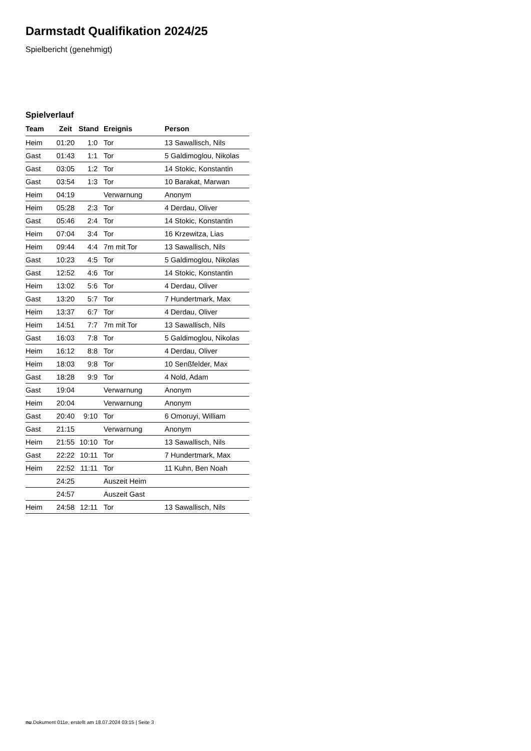Darmstadt Qualifikation 2024/25
Spielbericht (genehmigt)
Spielverlauf
| Team | Zeit | Stand | Ereignis | Person |
| --- | --- | --- | --- | --- |
| Heim | 01:20 | 1:0 | Tor | 13 Sawallisch, Nils |
| Gast | 01:43 | 1:1 | Tor | 5 Galdimoglou, Nikolas |
| Gast | 03:05 | 1:2 | Tor | 14 Stokic, Konstantin |
| Gast | 03:54 | 1:3 | Tor | 10 Barakat, Marwan |
| Heim | 04:19 | | Verwarnung | Anonym |
| Heim | 05:28 | 2:3 | Tor | 4 Derdau, Oliver |
| Gast | 05:46 | 2:4 | Tor | 14 Stokic, Konstantin |
| Heim | 07:04 | 3:4 | Tor | 16 Krzewitza, Lias |
| Heim | 09:44 | 4:4 | 7m mit Tor | 13 Sawallisch, Nils |
| Gast | 10:23 | 4:5 | Tor | 5 Galdimoglou, Nikolas |
| Gast | 12:52 | 4:6 | Tor | 14 Stokic, Konstantin |
| Heim | 13:02 | 5:6 | Tor | 4 Derdau, Oliver |
| Gast | 13:20 | 5:7 | Tor | 7 Hundertmark, Max |
| Heim | 13:37 | 6:7 | Tor | 4 Derdau, Oliver |
| Heim | 14:51 | 7:7 | 7m mit Tor | 13 Sawallisch, Nils |
| Gast | 16:03 | 7:8 | Tor | 5 Galdimoglou, Nikolas |
| Heim | 16:12 | 8:8 | Tor | 4 Derdau, Oliver |
| Heim | 18:03 | 9:8 | Tor | 10 Senßfelder, Max |
| Gast | 18:28 | 9:9 | Tor | 4 Nold, Adam |
| Gast | 19:04 | | Verwarnung | Anonym |
| Heim | 20:04 | | Verwarnung | Anonym |
| Gast | 20:40 | 9:10 | Tor | 6 Omoruyi, William |
| Gast | 21:15 | | Verwarnung | Anonym |
| Heim | 21:55 | 10:10 | Tor | 13 Sawallisch, Nils |
| Gast | 22:22 | 10:11 | Tor | 7 Hundertmark, Max |
| Heim | 22:52 | 11:11 | Tor | 11 Kuhn, Ben Noah |
| | 24:25 | | Auszeit Heim | |
| | 24:57 | | Auszeit Gast | |
| Heim | 24:58 | 12:11 | Tor | 13 Sawallisch, Nils |
nu.Dokument 011e, erstellt am 18.07.2024 03:15 | Seite 3